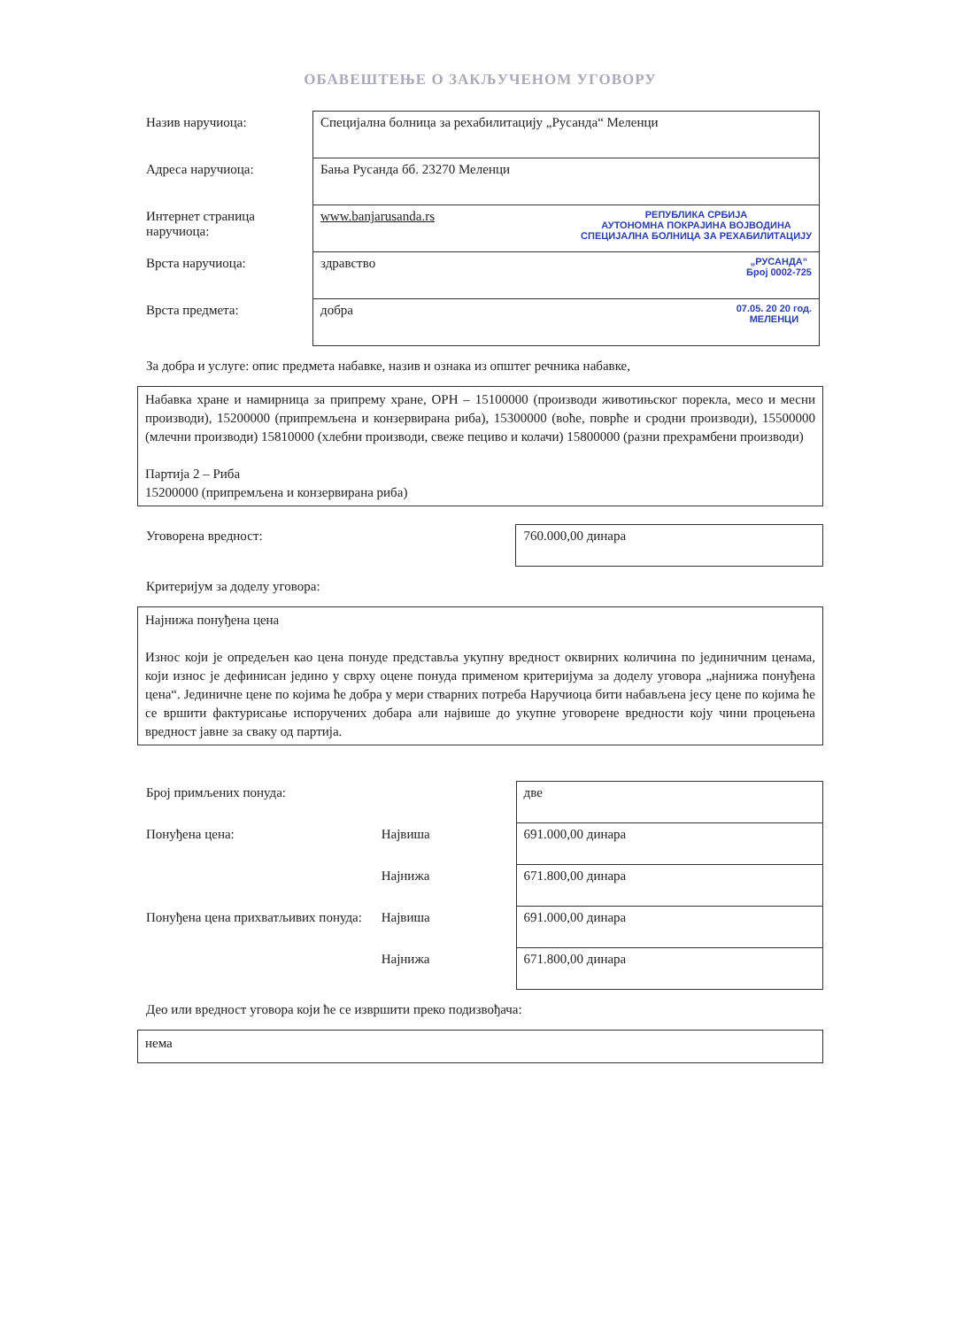ОБАВЕШТЕЊЕ О ЗАКЉУЧЕНОМ УГОВОРУ
| Назив наручиоца: | Специјална болница за рехабилитацију „Русанда“ Меленци |
| Адреса наручиоца: | Бања Русанда бб. 23270 Меленци |
| Интернет страница наручиоца: | www.banjarusanda.rs РЕПУБЛИКА СРБИЈА АУТОНОМНА ПОКРАЈИНА ВОЈВОДИНА СПЕЦИЈАЛНА БОЛНИЦА ЗА РЕХАБИЛИТАЦИЈУ |
| Врста наручиоца: | здравство „РУСАНДА“ Број 0002-725 |
| Врста предмета: | добра 07.05. 20 20 год. МЕЛЕНЦИ |
За добра и услуге: опис предмета набавке, назив и ознака из општег речника набавке,
Набавка хране и намирница за припрему хране, ОРН – 15100000 (производи животињског порекла, месо и месни производи), 15200000 (припремљена и конзервирана риба), 15300000 (воће, поврће и сродни производи), 15500000 (млечни производи) 15810000 (хлебни производи, свеже пециво и колачи) 15800000 (разни прехрамбени производи)
Партија 2 – Риба
15200000 (припремљена и конзервирана риба)
| Уговорена вредност: | 760.000,00 динара |
Критеријум за доделу уговора:
Најнижа понуђена цена
Износ који је опредељен као цена понуде представља укупну вредност оквирних количина по јединичним ценама, који износ је дефинисан једино у сврху оцене понуда применом критеријума за доделу уговора „најнижа понуђена цена“. Јединичне цене по којима ће добра у мери стварних потреба Наручиоца бити набављена јесу цене по којима ће се вршити фактурисање испоручених добара али највише до укупне уговорене вредности коју чини процењена вредност јавне за сваку од партија.
| Број примљених понуда: | | две |
| Понуђена цена: | Највиша | 691.000,00 динара |
| | Најнижа | 671.800,00 динара |
| Понуђена цена прихватљивих понуда: | Највиша | 691.000,00 динара |
| | Најнижа | 671.800,00 динара |
Део или вредност уговора који ће се извршити преко подизвођача:
нема